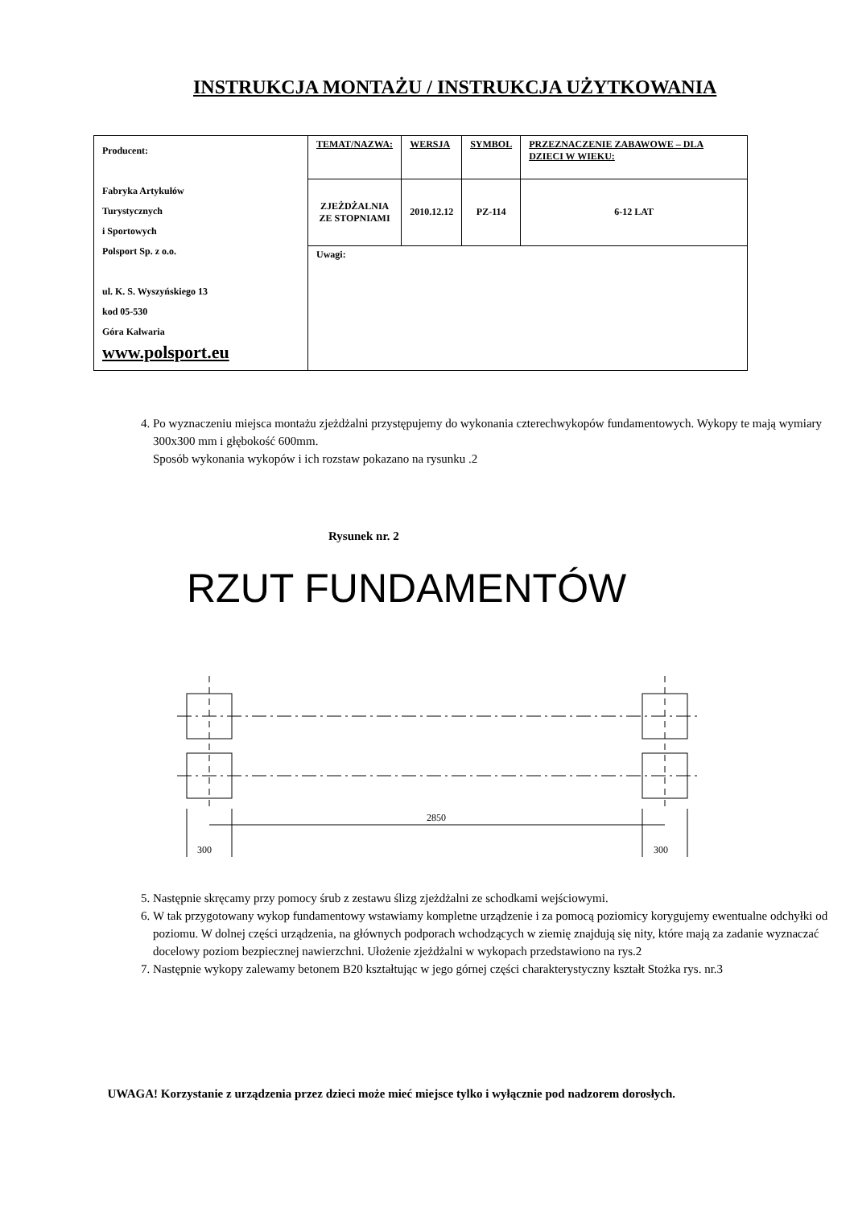INSTRUKCJA MONTAŻU / INSTRUKCJA UŻYTKOWANIA
| Producent: Fabryka Artykułów Turystycznych i Sportowych Polsport Sp. z o.o. ul. K. S. Wyszyńskiego 13 kod 05-530 Góra Kalwaria www.polsport.eu | TEMAT/NAZWA: | WERSJA | SYMBOL | PRZEZNACZENIE ZABAWOWE – DLA DZIECI W WIEKU: |
| | ZJEŻDŻALNIA ZE STOPNIAMI | 2010.12.12 | PZ-114 | 6-12 LAT |
| | Uwagi: | | | |
4. Po wyznaczeniu miejsca montażu zjeżdżalni przystępujemy do wykonania czterechwykopów fundamentowych. Wykopy te mają wymiary 300x300 mm i głębokość 600mm.
Sposób wykonania wykopów i ich rozstaw pokazano na rysunku .2
Rysunek nr. 2
RZUT FUNDAMENTÓW
2850
300
300
5. Następnie skręcamy przy pomocy śrub z zestawu ślizg zjeżdżalni ze schodkami wejściowymi.
6. W tak przygotowany wykop fundamentowy wstawiamy kompletne urządzenie i za pomocą poziomicy korygujemy ewentualne odchyłki od poziomu. W dolnej części urządzenia, na głównych podporach wchodzących w ziemię znajdują się nity, które mają za zadanie wyznaczać docelowy poziom bezpiecznej nawierzchni. Ułożenie zjeżdżalni w wykopach przedstawiono na rys.2
7. Następnie wykopy zalewamy betonem B20 kształtując w jego górnej części charakterystyczny kształt Stożka rys. nr.3
UWAGA! Korzystanie z urządzenia przez dzieci może mieć miejsce tylko i wyłącznie pod nadzorem dorosłych.